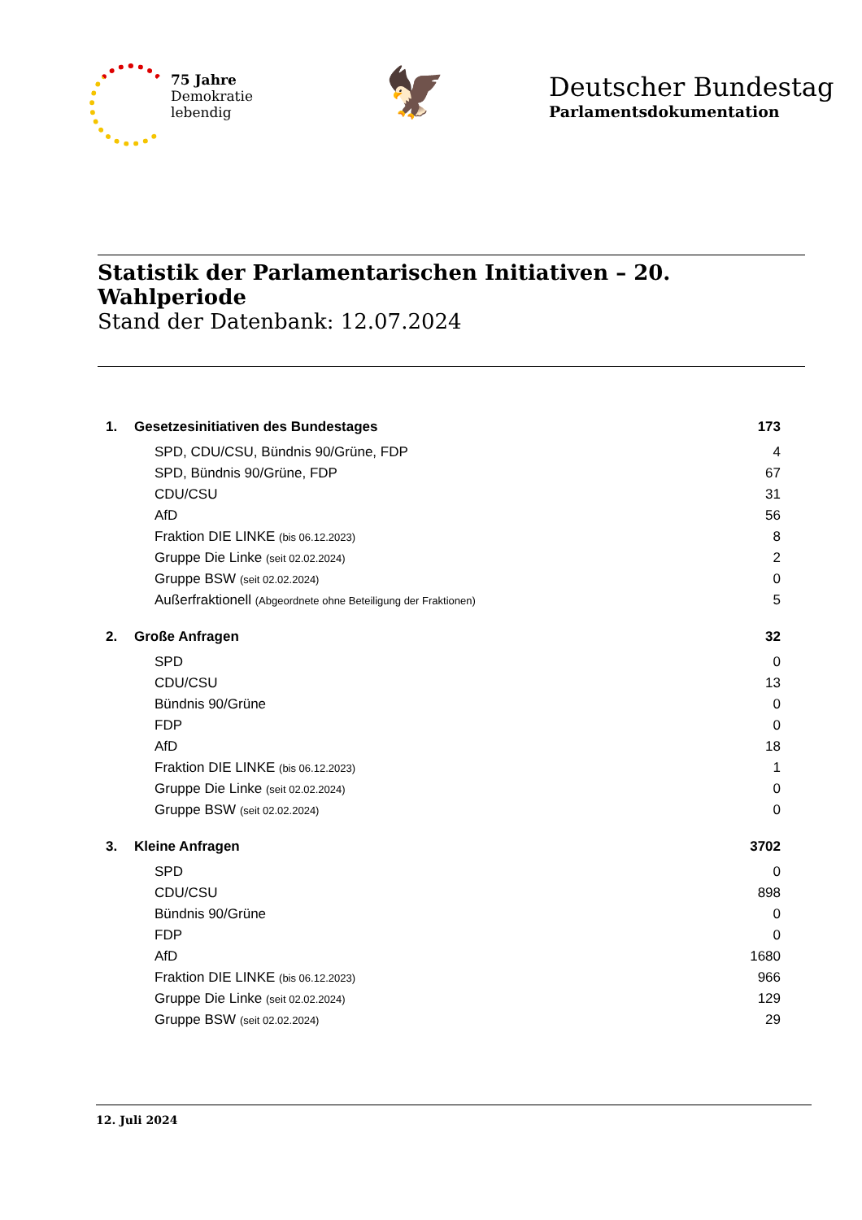75 Jahre
Demokratie
lebendig
🦅
Deutscher Bundestag
Parlamentsdokumentation
Statistik der Parlamentarischen Initiativen – 20. Wahlperiode
Stand der Datenbank: 12.07.2024
| 1. | Gesetzesinitiativen des Bundestages | 173 |
| | SPD, CDU/CSU, Bündnis 90/Grüne, FDP | 4 |
| | SPD, Bündnis 90/Grüne, FDP | 67 |
| | CDU/CSU | 31 |
| | AfD | 56 |
| | Fraktion DIE LINKE (bis 06.12.2023) | 8 |
| | Gruppe Die Linke (seit 02.02.2024) | 2 |
| | Gruppe BSW (seit 02.02.2024) | 0 |
| | Außerfraktionell (Abgeordnete ohne Beteiligung der Fraktionen) | 5 |
| 2. | Große Anfragen | 32 |
| | SPD | 0 |
| | CDU/CSU | 13 |
| | Bündnis 90/Grüne | 0 |
| | FDP | 0 |
| | AfD | 18 |
| | Fraktion DIE LINKE (bis 06.12.2023) | 1 |
| | Gruppe Die Linke (seit 02.02.2024) | 0 |
| | Gruppe BSW (seit 02.02.2024) | 0 |
| 3. | Kleine Anfragen | 3702 |
| | SPD | 0 |
| | CDU/CSU | 898 |
| | Bündnis 90/Grüne | 0 |
| | FDP | 0 |
| | AfD | 1680 |
| | Fraktion DIE LINKE (bis 06.12.2023) | 966 |
| | Gruppe Die Linke (seit 02.02.2024) | 129 |
| | Gruppe BSW (seit 02.02.2024) | 29 |
12. Juli 2024